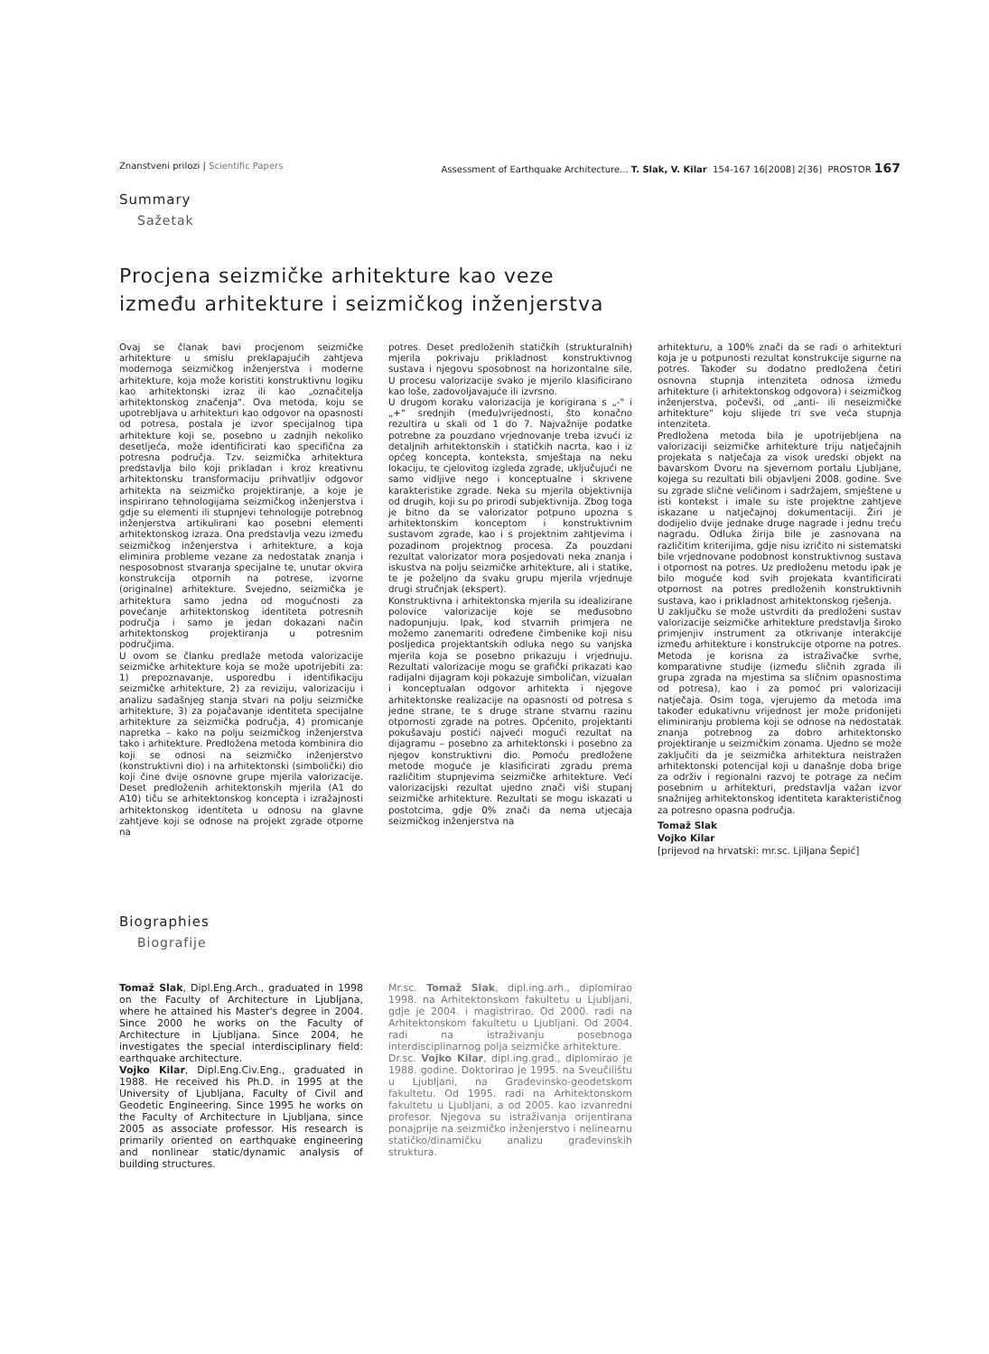Znanstveni prilozi | Scientific Papers Assessment of Earthquake Architecture... T. Slak, V. Kilar 154-167 16[2008] 2[36] PROSTOR 167
Summary
Sažetak
Procjena seizmičke arhitekture kao veze
između arhitekture i seizmičkog inženjerstva
Ovaj se članak bavi procjenom seizmičke arhitekture u smislu preklapajućih zahtjeva modernoga seizmičkog inženjerstva i moderne arhitekture, koja može koristiti konstruktivnu logiku kao arhitektonski izraz ili kao „označitelja arhitektonskog značenja". Ova metoda, koju se upotrebljava u arhitekturi kao odgovor na opasnosti od potresa, postala je izvor specijalnog tipa arhitekture koji se, posebno u zadnjih nekoliko desetljeća, može identificirati kao specifična za potresna područja. Tzv. seizmička arhitektura predstavlja bilo koji prikladan i kroz kreativnu arhitektonsku transformaciju prihvatljiv odgovor arhitekta na seizmičko projektiranje, a koje je inspirirano tehnologijama seizmičkog inženjerstva i gdje su elementi ili stupnjevi tehnologije potrebnog inženjerstva artikulirani kao posebni elementi arhitektonskog izraza. Ona predstavlja vezu između seizmičkog inženjerstva i arhitekture, a koja eliminira probleme vezane za nedostatak znanja i nesposobnost stvaranja specijalne te, unutar okvira konstrukcija otpornih na potrese, izvorne (originalne) arhitekture. Svejedno, seizmička je arhitektura samo jedna od mogućnosti za povećanje arhitektonskog identiteta potresnih područja i samo je jedan dokazani način arhitektonskog projektiranja u potresnim područjima.
U ovom se članku predlaže metoda valorizacije seizmičke arhitekture koja se može upotrijebiti za: 1) prepoznavanje, usporedbu i identifikaciju seizmičke arhitekture, 2) za reviziju, valorizaciju i analizu sadašnjeg stanja stvari na polju seizmičke arhitekture, 3) za pojačavanje identiteta specijalne arhitekture za seizmička područja, 4) promicanje napretka – kako na polju seizmičkog inženjerstva tako i arhitekture. Predložena metoda kombinira dio koji se odnosi na seizmičko inženjerstvo (konstruktivni dio) i na arhitektonski (simbolički) dio koji čine dvije osnovne grupe mjerila valorizacije. Deset predloženih arhitektonskih mjerila (A1 do A10) tiču se arhitektonskog koncepta i izražajnosti arhitektonskog identiteta u odnosu na glavne zahtjeve koji se odnose na projekt zgrade otporne na
potres. Deset predloženih statičkih (strukturalnih) mjerila pokrivaju prikladnost konstruktivnog sustava i njegovu sposobnost na horizontalne sile. U procesu valorizacije svako je mjerilo klasificirano kao loše, zadovoljavajuće ili izvrsno.
U drugom koraku valorizacija je korigirana s „-" i „+" srednjih (među)vrijednosti, što konačno rezultira u skali od 1 do 7. Najvažnije podatke potrebne za pouzdano vrjednovanje treba izvući iz detaljnih arhitektonskih i statičkih nacrta, kao i iz općeg koncepta, konteksta, smještaja na neku lokaciju, te cjelovitog izgleda zgrade, uključujući ne samo vidljive nego i konceptualne i skrivene karakteristike zgrade. Neka su mjerila objektivnija od drugih, koji su po prirodi subjektivnija. Zbog toga je bitno da se valorizator potpuno upozna s arhitektonskim konceptom i konstruktivnim sustavom zgrade, kao i s projektnim zahtjevima i pozadinom projektnog procesa. Za pouzdani rezultat valorizator mora posjedovati neka znanja i iskustva na polju seizmičke arhitekture, ali i statike, te je poželjno da svaku grupu mjerila vrjednuje drugi stručnjak (ekspert).
Konstruktivna i arhitektonska mjerila su idealizirane polovice valorizacije koje se međusobno nadopunjuju. Ipak, kod stvarnih primjera ne možemo zanemariti određene čimbenike koji nisu posljedica projektantskih odluka nego su vanjska mjerila koja se posebno prikazuju i vrjednuju. Rezultati valorizacije mogu se grafički prikazati kao radijalni dijagram koji pokazuje simboličan, vizualan i konceptualan odgovor arhitekta i njegove arhitektonske realizacije na opasnosti od potresa s jedne strane, te s druge strane stvarnu razinu otpornosti zgrade na potres. Općenito, projektanti pokušavaju postići najveći mogući rezultat na dijagramu – posebno za arhitektonski i posebno za njegov konstruktivni dio. Pomoću predložene metode moguće je klasificirati zgradu prema različitim stupnjevima seizmičke arhitekture. Veći valorizacijski rezultat ujedno znači viši stupanj seizmičke arhitekture. Rezultati se mogu iskazati u postotcima, gdje 0% znači da nema utjecaja seizmičkog inženjerstva na
arhitekturu, a 100% znači da se radi o arhitekturi koja je u potpunosti rezultat konstrukcije sigurne na potres. Također su dodatno predložena četiri osnovna stupnja intenziteta odnosa između arhitekture (i arhitektonskog odgovora) i seizmičkog inženjerstva, počevši, od „anti- ili neseizmičke arhitekture" koju slijede tri sve veća stupnja intenziteta.
Predložena metoda bila je upotrijebljena na valorizaciji seizmičke arhitekture triju natječajnih projekata s natječaja za visok uredski objekt na bavarskom Dvoru na sjevernom portalu Ljubljane, kojega su rezultati bili objavljeni 2008. godine. Sve su zgrade slične veličinom i sadržajem, smještene u isti kontekst i imale su iste projektne zahtjeve iskazane u natječajnoj dokumentaciji. Žiri je dodijelio dvije jednake druge nagrade i jednu treću nagradu. Odluka žirija bile je zasnovana na različitim kriterijima, gdje nisu izričito ni sistematski bile vrjednovane podobnost konstruktivnog sustava i otpornost na potres. Uz predloženu metodu ipak je bilo moguće kod svih projekata kvantificirati otpornost na potres predloženih konstruktivnih sustava, kao i prikladnost arhitektonskog rješenja.
U zaključku se može ustvrditi da predloženi sustav valorizacije seizmičke arhitekture predstavlja široko primjenjiv instrument za otkrivanje interakcije između arhitekture i konstrukcije otporne na potres. Metoda je korisna za istraživačke svrhe, komparativne studije (između sličnih zgrada ili grupa zgrada na mjestima sa sličnim opasnostima od potresa), kao i za pomoć pri valorizaciji natječaja. Osim toga, vjerujemo da metoda ima također edukativnu vrijednost jer može pridonijeti eliminiranju problema koji se odnose na nedostatak znanja potrebnog za dobro arhitektonsko projektiranje u seizmičkim zonama. Ujedno se može zaključiti da je seizmička arhitektura neistražen arhitektonski potencijal koji u današnje doba brige za održiv i regionalni razvoj te potrage za nečim posebnim u arhitekturi, predstavlja važan izvor snažnijeg arhitektonskog identiteta karakterističnog za potresno opasna područja.
Tomaž Slak
Vojko Kilar
[prijevod na hrvatski: mr.sc. Ljiljana Šepić]
Biographies
Biografije
Tomaž Slak, Dipl.Eng.Arch., graduated in 1998 on the Faculty of Architecture in Ljubljana, where he attained his Master's degree in 2004. Since 2000 he works on the Faculty of Architecture in Ljubljana. Since 2004, he investigates the special interdisciplinary field: earthquake architecture.
Vojko Kilar, Dipl.Eng.Civ.Eng., graduated in 1988. He received his Ph.D. in 1995 at the University of Ljubljana, Faculty of Civil and Geodetic Engineering. Since 1995 he works on the Faculty of Architecture in Ljubljana, since 2005 as associate professor. His research is primarily oriented on earthquake engineering and nonlinear static/dynamic analysis of building structures.
Mr.sc. Tomaž Slak, dipl.ing.arh., diplomirao 1998. na Arhitektonskom fakultetu u Ljubljani, gdje je 2004. i magistrirao. Od 2000. radi na Arhitektonskom fakultetu u Ljubljani. Od 2004. radi na istraživanju posebnoga interdisciplinarnog polja seizmičke arhitekture.
Dr.sc. Vojko Kilar, dipl.ing.građ., diplomirao je 1988. godine. Doktorirao je 1995. na Sveučilištu u Ljubljani, na Građevinsko-geodetskom fakultetu. Od 1995. radi na Arhitektonskom fakultetu u Ljubljani, a od 2005. kao izvanredni profesor. Njegova su istraživanja orijentirana ponajprije na seizmičko inženjerstvo i nelinearnu statičko/dinamičku analizu građevinskih struktura.